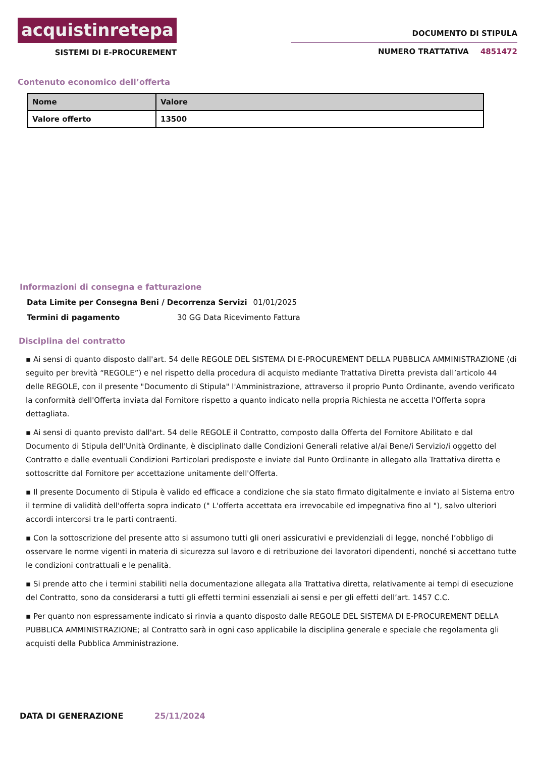acquistinretepa
SISTEMI DI E-PROCUREMENT
DOCUMENTO DI STIPULA
NUMERO TRATTATIVA 4851472
Contenuto economico dell’offerta
| Nome | Valore |
| --- | --- |
| Valore offerto | 13500 |
Informazioni di consegna e fatturazione
Data Limite per Consegna Beni / Decorrenza Servizi 01/01/2025
Termini di pagamento 30 GG Data Ricevimento Fattura
Disciplina del contratto
▪ Ai sensi di quanto disposto dall'art. 54 delle REGOLE DEL SISTEMA DI E-PROCUREMENT DELLA PUBBLICA AMMINISTRAZIONE (di seguito per brevità “REGOLE”) e nel rispetto della procedura di acquisto mediante Trattativa Diretta prevista dall’articolo 44 delle REGOLE, con il presente "Documento di Stipula" l'Amministrazione, attraverso il proprio Punto Ordinante, avendo verificato la conformità dell'Offerta inviata dal Fornitore rispetto a quanto indicato nella propria Richiesta ne accetta l'Offerta sopra dettagliata.
▪ Ai sensi di quanto previsto dall'art. 54 delle REGOLE il Contratto, composto dalla Offerta del Fornitore Abilitato e dal Documento di Stipula dell'Unità Ordinante, è disciplinato dalle Condizioni Generali relative al/ai Bene/i Servizio/i oggetto del Contratto e dalle eventuali Condizioni Particolari predisposte e inviate dal Punto Ordinante in allegato alla Trattativa diretta e sottoscritte dal Fornitore per accettazione unitamente dell'Offerta.
▪ Il presente Documento di Stipula è valido ed efficace a condizione che sia stato firmato digitalmente e inviato al Sistema entro il termine di validità dell'offerta sopra indicato (" L'offerta accettata era irrevocabile ed impegnativa fino al "), salvo ulteriori accordi intercorsi tra le parti contraenti.
▪ Con la sottoscrizione del presente atto si assumono tutti gli oneri assicurativi e previdenziali di legge, nonché l’obbligo di osservare le norme vigenti in materia di sicurezza sul lavoro e di retribuzione dei lavoratori dipendenti, nonché si accettano tutte le condizioni contrattuali e le penalità.
▪ Si prende atto che i termini stabiliti nella documentazione allegata alla Trattativa diretta, relativamente ai tempi di esecuzione del Contratto, sono da considerarsi a tutti gli effetti termini essenziali ai sensi e per gli effetti dell’art. 1457 C.C.
▪ Per quanto non espressamente indicato si rinvia a quanto disposto dalle REGOLE DEL SISTEMA DI E-PROCUREMENT DELLA PUBBLICA AMMINISTRAZIONE; al Contratto sarà in ogni caso applicabile la disciplina generale e speciale che regolamenta gli acquisti della Pubblica Amministrazione.
DATA DI GENERAZIONE 25/11/2024